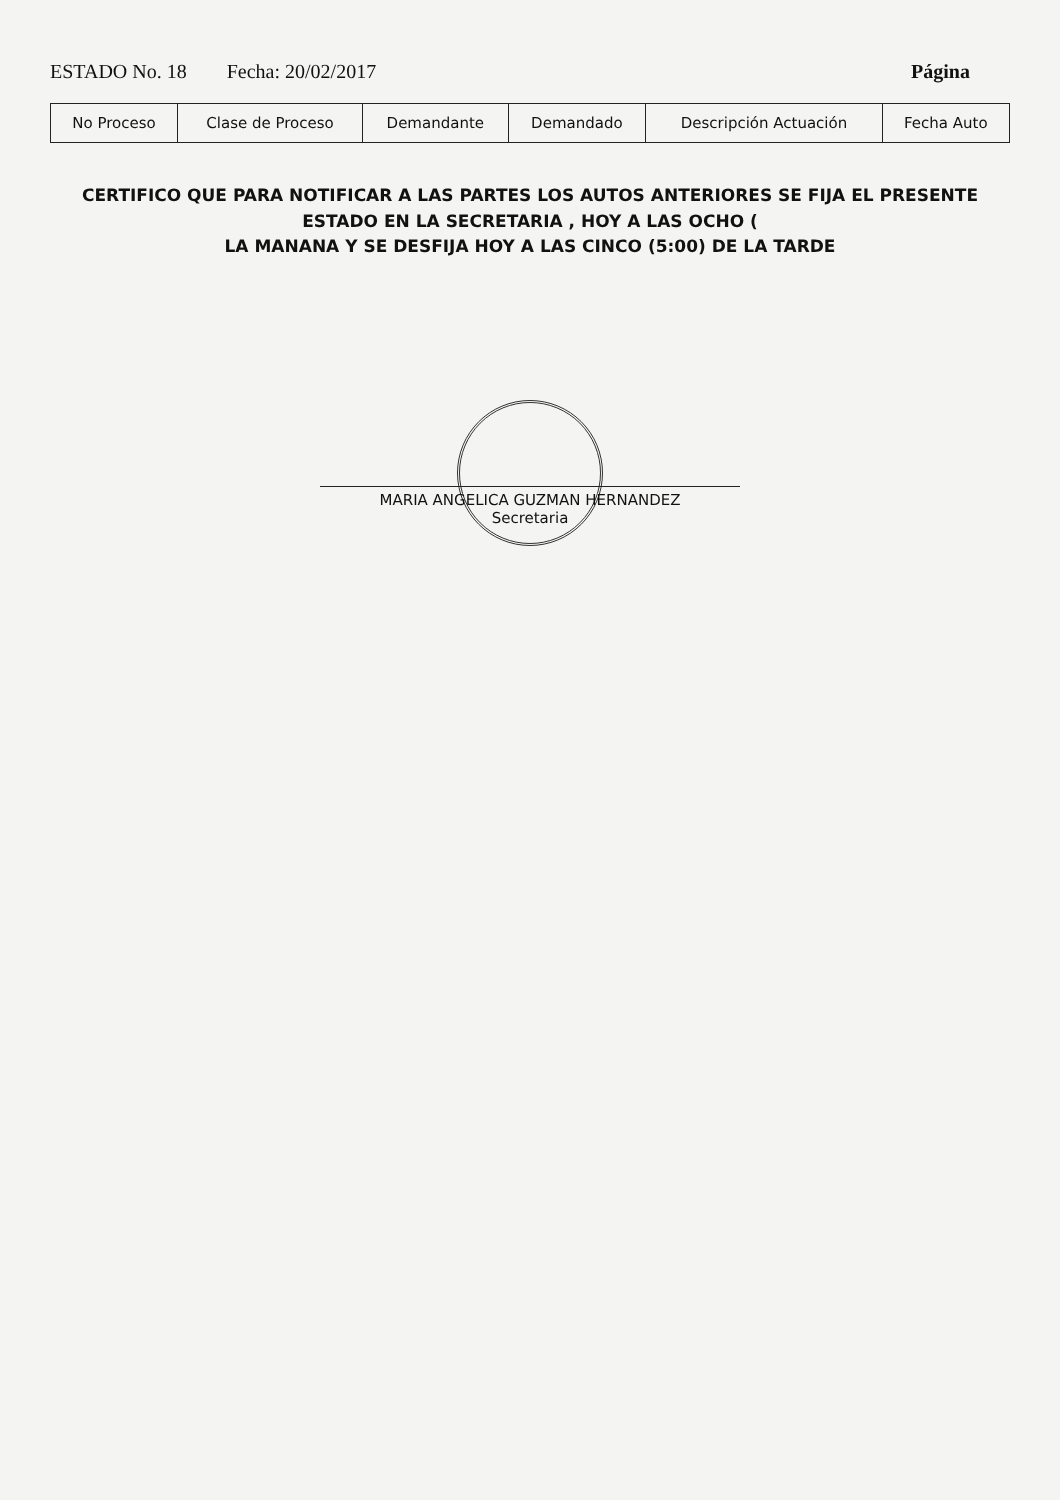ESTADO No. 18 Fecha: 20/02/2017 Página
| No Proceso | Clase de Proceso | Demandante | Demandado | Descripción Actuación | Fecha Auto |
| --- | --- | --- | --- | --- | --- |
CERTIFICO QUE PARA NOTIFICAR A LAS PARTES LOS AUTOS ANTERIORES SE FIJA EL PRESENTE ESTADO EN LA SECRETARIA , HOY A LAS OCHO (
LA MANANA Y SE DESFIJA HOY A LAS CINCO (5:00) DE LA TARDE
MARIA ANGELICA GUZMAN HERNANDEZ
Secretaria